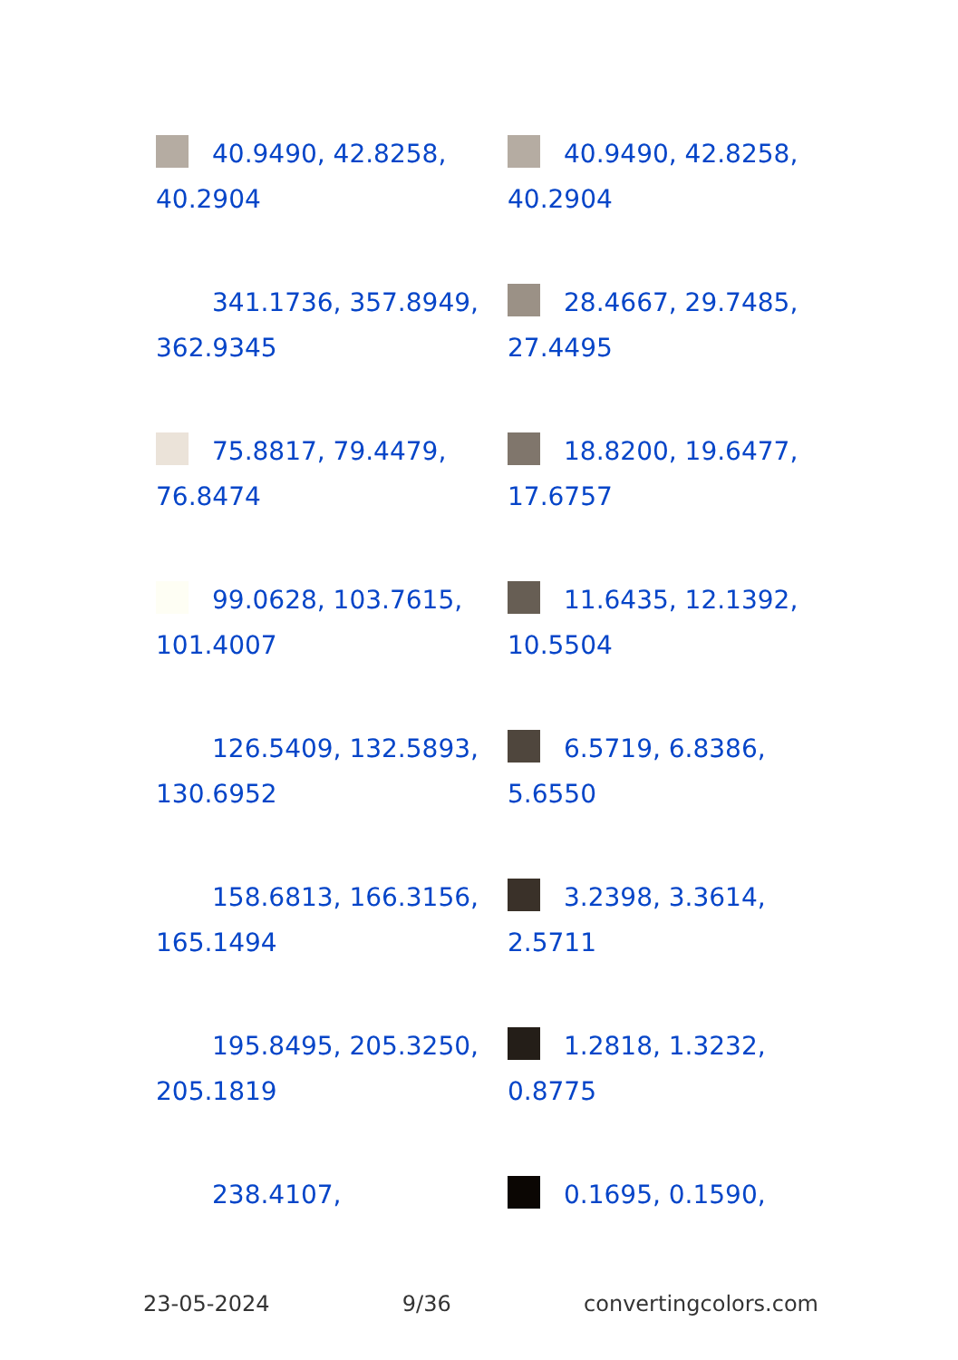40.9490, 42.8258, 40.2904
40.9490, 42.8258, 40.2904
341.1736, 357.8949, 362.9345
28.4667, 29.7485, 27.4495
75.8817, 79.4479, 76.8474
18.8200, 19.6477, 17.6757
99.0628, 103.7615, 101.4007
11.6435, 12.1392, 10.5504
126.5409, 132.5893, 130.6952
6.5719, 6.8386, 5.6550
158.6813, 166.3156, 165.1494
3.2398, 3.3614, 2.5711
195.8495, 205.3250, 205.1819
1.2818, 1.3232, 0.8775
238.4107,
0.1695, 0.1590,
23-05-2024 9/36 convertingcolors.com